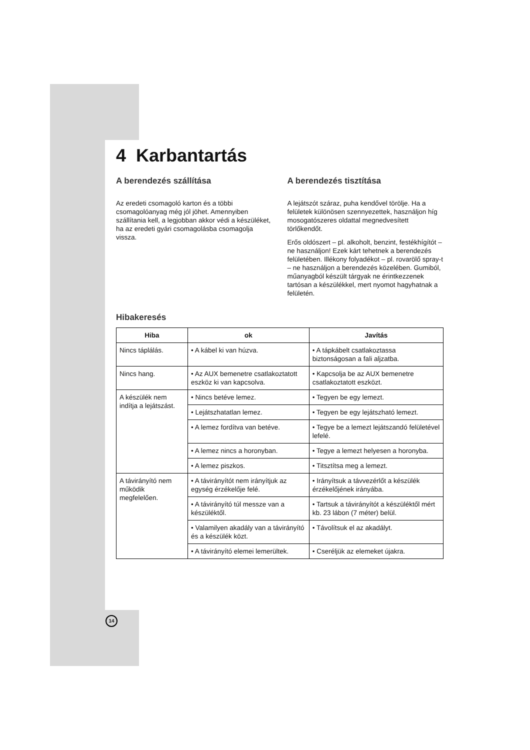4 Karbantartás
A berendezés szállítása
Az eredeti csomagoló karton és a többi csomagolóanyag még jól jöhet. Amennyiben szállítania kell, a legjobban akkor védi a készüléket, ha az eredeti gyári csomagolásba csomagolja vissza.
A berendezés tisztítása
A lejátszót száraz, puha kendővel törölje. Ha a felületek különösen szennyezettek, használjon híg mosogatószeres oldattal megnedvesített törlőkendőt.
Erős oldószert – pl. alkoholt, benzint, festékhígítót – ne használjon! Ezek kárt tehetnek a berendezés felületében. Illékony folyadékot – pl. rovarölő spray-t – ne használjon a berendezés közelében. Gumiból, műanyagból készült tárgyak ne érintkezzenek tartósan a készülékkel, mert nyomot hagyhatnak a felületén.
Hibakeresés
| Hiba | ok | Javítás |
| --- | --- | --- |
| Nincs táplálás. | • A kábel ki van húzva. | • A tápkábelt csatlakoztassa biztonságosan a fali aljzatba. |
| Nincs hang. | • Az AUX bemenetre csatlakoztatott eszköz ki van kapcsolva. | • Kapcsolja be az AUX bemenetre csatlakoztatott eszközt. |
| A készülék nem indítja a lejátszást. | • Nincs betéve lemez. | • Tegyen be egy lemezt. |
| | • Lejátszhatatlan lemez. | • Tegyen be egy lejátszható lemezt. |
| | • A lemez fordítva van betéve. | • Tegye be a lemezt lejátszandó felületével lefelé. |
| | • A lemez nincs a horonyban. | • Tegye a lemezt helyesen a horonyba. |
| | • A lemez piszkos. | • Titsztítsa meg a lemezt. |
| A távirányító nem működik megfelelően. | • A távirányítót nem irányítjuk az egység érzékelője felé. | • Irányítsuk a távvezérlőt a készülék érzékelőjének irányába. |
| | • A távirányító túl messze van a készüléktől. | • Tartsuk a távirányítót a készüléktől mért kb. 23 lábon (7 méter) belül. |
| | • Valamilyen akadály van a távirányító és a készülék közt. | • Távolítsuk el az akadályt. |
| | • A távirányító elemei lemerültek. | • Cseréljük az elemeket újakra. |
14